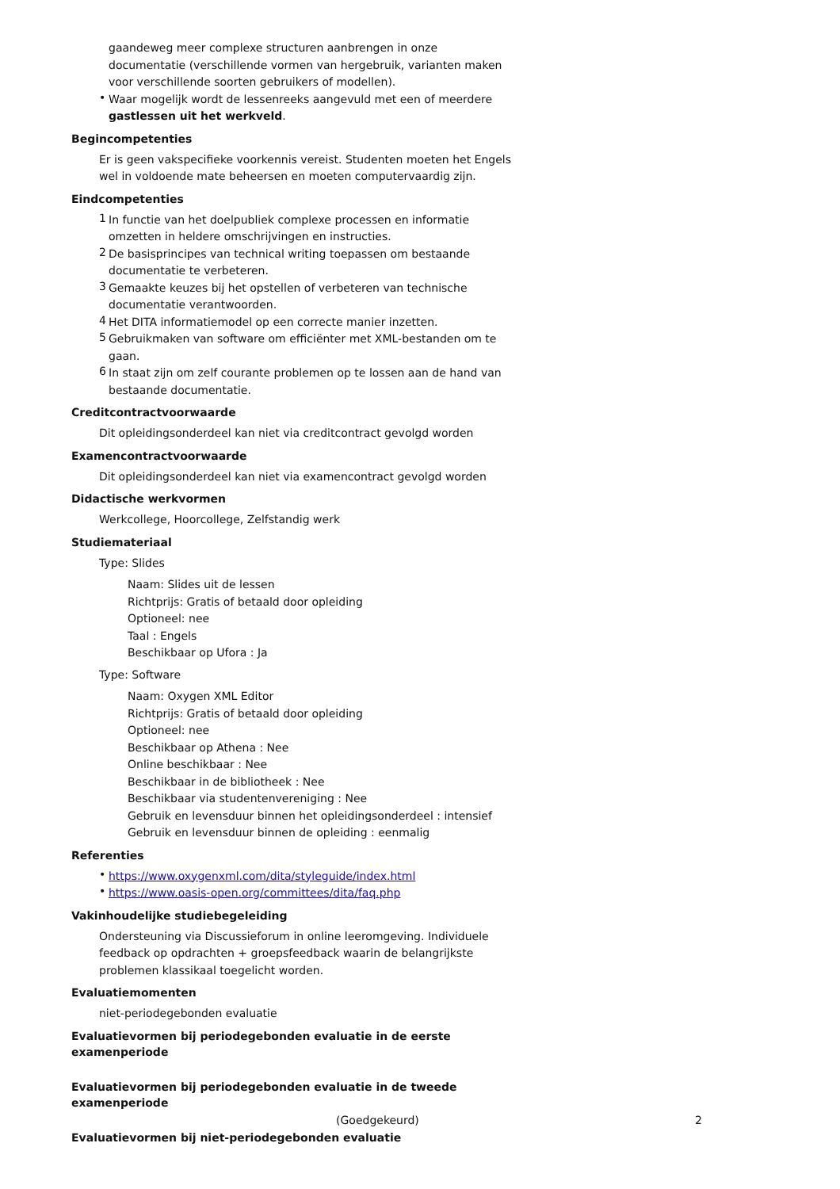gaandeweg meer complexe structuren aanbrengen in onze documentatie (verschillende vormen van hergebruik, varianten maken voor verschillende soorten gebruikers of modellen).
•
Waar mogelijk wordt de lessenreeks aangevuld met een of meerdere gastlessen uit het werkveld.
Begincompetenties
Er is geen vakspecifieke voorkennis vereist. Studenten moeten het Engels wel in voldoende mate beheersen en moeten computervaardig zijn.
Eindcompetenties
1
In functie van het doelpubliek complexe processen en informatie omzetten in heldere omschrijvingen en instructies.
2
De basisprincipes van technical writing toepassen om bestaande documentatie te verbeteren.
3
Gemaakte keuzes bij het opstellen of verbeteren van technische documentatie verantwoorden.
4
Het DITA informatiemodel op een correcte manier inzetten.
5
Gebruikmaken van software om efficiënter met XML-bestanden om te gaan.
6
In staat zijn om zelf courante problemen op te lossen aan de hand van bestaande documentatie.
Creditcontractvoorwaarde
Dit opleidingsonderdeel kan niet via creditcontract gevolgd worden
Examencontractvoorwaarde
Dit opleidingsonderdeel kan niet via examencontract gevolgd worden
Didactische werkvormen
Werkcollege, Hoorcollege, Zelfstandig werk
Studiemateriaal
Type: Slides
Naam: Slides uit de lessen
Richtprijs: Gratis of betaald door opleiding
Optioneel: nee
Taal : Engels
Beschikbaar op Ufora : Ja
Type: Software
Naam: Oxygen XML Editor
Richtprijs: Gratis of betaald door opleiding
Optioneel: nee
Beschikbaar op Athena : Nee
Online beschikbaar : Nee
Beschikbaar in de bibliotheek : Nee
Beschikbaar via studentenvereniging : Nee
Gebruik en levensduur binnen het opleidingsonderdeel : intensief
Gebruik en levensduur binnen de opleiding : eenmalig
Referenties
•
https://www.oxygenxml.com/dita/styleguide/index.html
•
https://www.oasis-open.org/committees/dita/faq.php
Vakinhoudelijke studiebegeleiding
Ondersteuning via Discussieforum in online leeromgeving. Individuele feedback op opdrachten + groepsfeedback waarin de belangrijkste problemen klassikaal toegelicht worden.
Evaluatiemomenten
niet-periodegebonden evaluatie
Evaluatievormen bij periodegebonden evaluatie in de eerste examenperiode
Evaluatievormen bij periodegebonden evaluatie in de tweede examenperiode
Evaluatievormen bij niet-periodegebonden evaluatie
(Goedgekeurd) 2